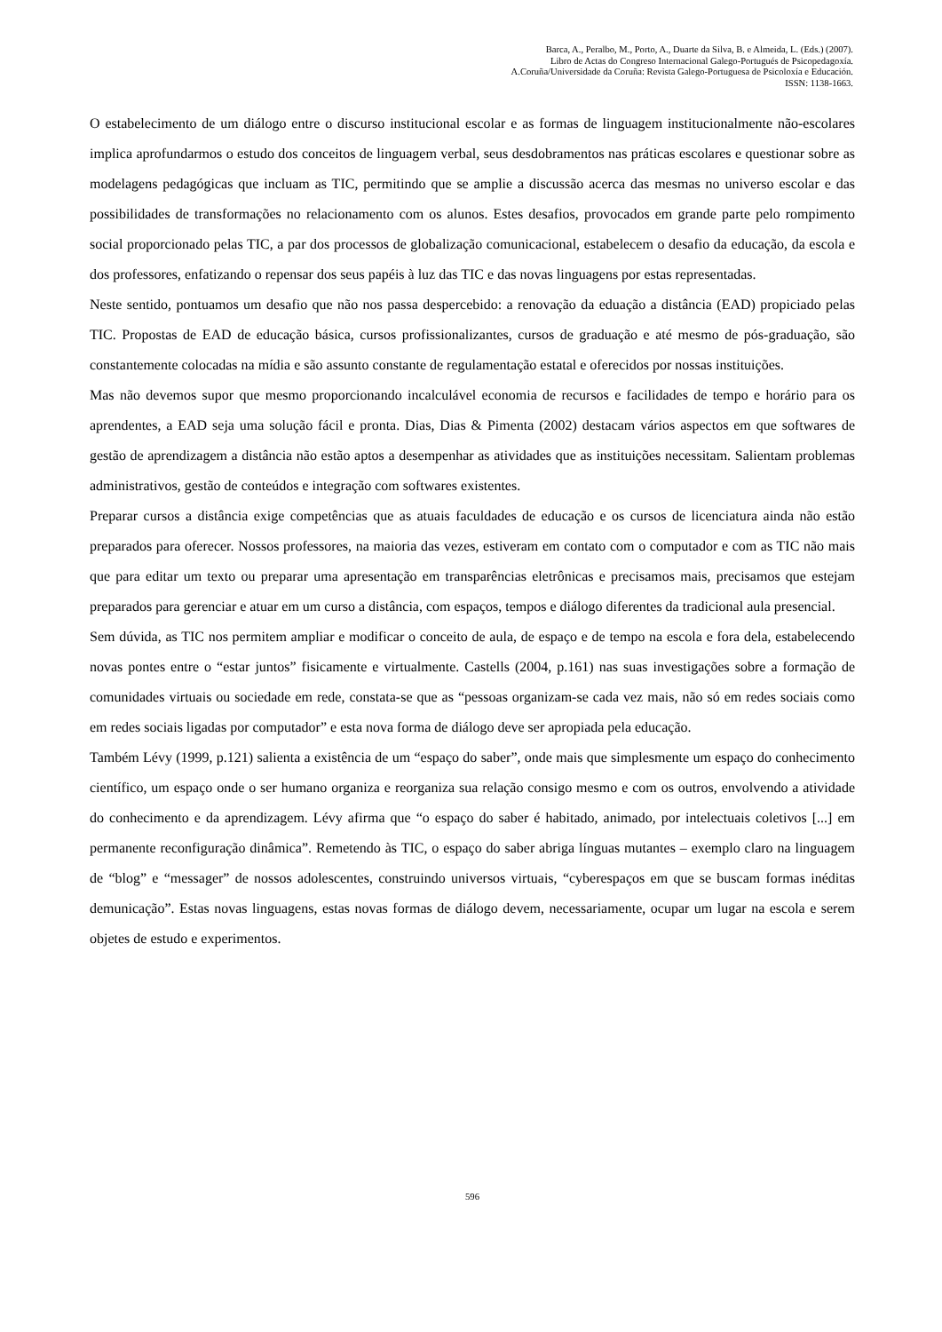Barca, A., Peralbo, M., Porto, A., Duarte da Silva, B. e Almeida, L. (Eds.) (2007).
Libro de Actas do Congreso Internacional Galego-Portugués de Psicopedagoxía.
A.Coruña/Universidade da Coruña: Revista Galego-Portuguesa de Psicoloxía e Educación.
ISSN: 1138-1663.
O estabelecimento de um diálogo entre o discurso institucional escolar e as formas de linguagem institucionalmente não-escolares implica aprofundarmos o estudo dos conceitos de linguagem verbal, seus desdobramentos nas práticas escolares e questionar sobre as modelagens pedagógicas que incluam as TIC, permitindo que se amplie a discussão acerca das mesmas no universo escolar e das possibilidades de transformações no relacionamento com os alunos. Estes desafios, provocados em grande parte pelo rompimento social proporcionado pelas TIC, a par dos processos de globalização comunicacional, estabelecem o desafio da educação, da escola e dos professores, enfatizando o repensar dos seus papéis à luz das TIC e das novas linguagens por estas representadas.
Neste sentido, pontuamos um desafio que não nos passa despercebido: a renovação da eduação a distância (EAD) propiciado pelas TIC. Propostas de EAD de educação básica, cursos profissionalizantes, cursos de graduação e até mesmo de pós-graduação, são constantemente colocadas na mídia e são assunto constante de regulamentação estatal e oferecidos por nossas instituições.
Mas não devemos supor que mesmo proporcionando incalculável economia de recursos e facilidades de tempo e horário para os aprendentes, a EAD seja uma solução fácil e pronta. Dias, Dias & Pimenta (2002) destacam vários aspectos em que softwares de gestão de aprendizagem a distância não estão aptos a desempenhar as atividades que as instituições necessitam. Salientam problemas administrativos, gestão de conteúdos e integração com softwares existentes.
Preparar cursos a distância exige competências que as atuais faculdades de educação e os cursos de licenciatura ainda não estão preparados para oferecer. Nossos professores, na maioria das vezes, estiveram em contato com o computador e com as TIC não mais que para editar um texto ou preparar uma apresentação em transparências eletrônicas e precisamos mais, precisamos que estejam preparados para gerenciar e atuar em um curso a distância, com espaços, tempos e diálogo diferentes da tradicional aula presencial.
Sem dúvida, as TIC nos permitem ampliar e modificar o conceito de aula, de espaço e de tempo na escola e fora dela, estabelecendo novas pontes entre o “estar juntos” fisicamente e virtualmente. Castells (2004, p.161) nas suas investigações sobre a formação de comunidades virtuais ou sociedade em rede, constata-se que as “pessoas organizam-se cada vez mais, não só em redes sociais como em redes sociais ligadas por computador” e esta nova forma de diálogo deve ser apropiada pela educação.
Também Lévy (1999, p.121) salienta a existência de um “espaço do saber”, onde mais que simplesmente um espaço do conhecimento científico, um espaço onde o ser humano organiza e reorganiza sua relação consigo mesmo e com os outros, envolvendo a atividade do conhecimento e da aprendizagem. Lévy afirma que “o espaço do saber é habitado, animado, por intelectuais coletivos [...] em permanente reconfiguração dinâmica”. Remetendo às TIC, o espaço do saber abriga línguas mutantes – exemplo claro na linguagem de “blog” e “messager” de nossos adolescentes, construindo universos virtuais, “cyberespaços em que se buscam formas inéditas demunicação”. Estas novas linguagens, estas novas formas de diálogo devem, necessariamente, ocupar um lugar na escola e serem objetes de estudo e experimentos.
596